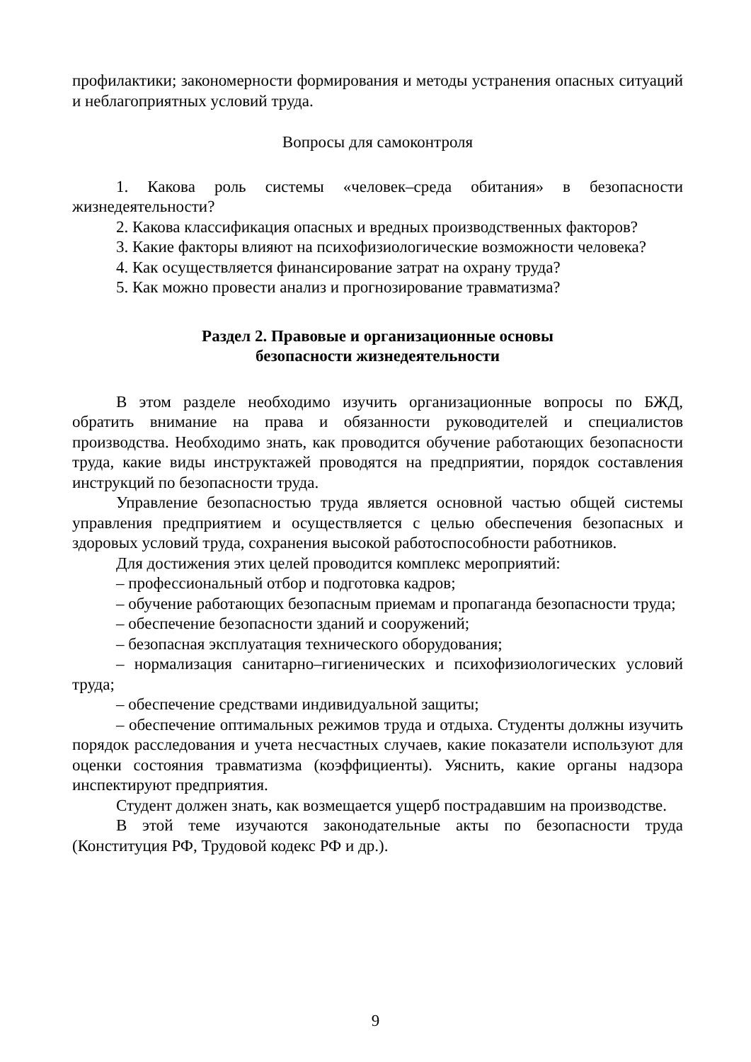профилактики; закономерности формирования и методы устранения опасных ситуаций и неблагоприятных условий труда.
Вопросы для самоконтроля
1. Какова роль системы «человек–среда обитания» в безопасности жизнедеятельности?
2. Какова классификация опасных и вредных производственных факторов?
3. Какие факторы влияют на психофизиологические возможности человека?
4. Как осуществляется финансирование затрат на охрану труда?
5. Как можно провести анализ и прогнозирование травматизма?
Раздел 2. Правовые и организационные основы
безопасности жизнедеятельности
В этом разделе необходимо изучить организационные вопросы по БЖД, обратить внимание на права и обязанности руководителей и специалистов производства. Необходимо знать, как проводится обучение работающих безопасности труда, какие виды инструктажей проводятся на предприятии, порядок составления инструкций по безопасности труда.
Управление безопасностью труда является основной частью общей системы управления предприятием и осуществляется с целью обеспечения безопасных и здоровых условий труда, сохранения высокой работоспособности работников.
Для достижения этих целей проводится комплекс мероприятий:
– профессиональный отбор и подготовка кадров;
– обучение работающих безопасным приемам и пропаганда безопасности труда;
– обеспечение безопасности зданий и сооружений;
– безопасная эксплуатация технического оборудования;
– нормализация санитарно–гигиенических и психофизиологических условий труда;
– обеспечение средствами индивидуальной защиты;
– обеспечение оптимальных режимов труда и отдыха. Студенты должны изучить порядок расследования и учета несчастных случаев, какие показатели используют для оценки состояния травматизма (коэффициенты). Уяснить, какие органы надзора инспектируют предприятия.
Студент должен знать, как возмещается ущерб пострадавшим на производстве.
В этой теме изучаются законодательные акты по безопасности труда (Конституция РФ, Трудовой кодекс РФ и др.).
9